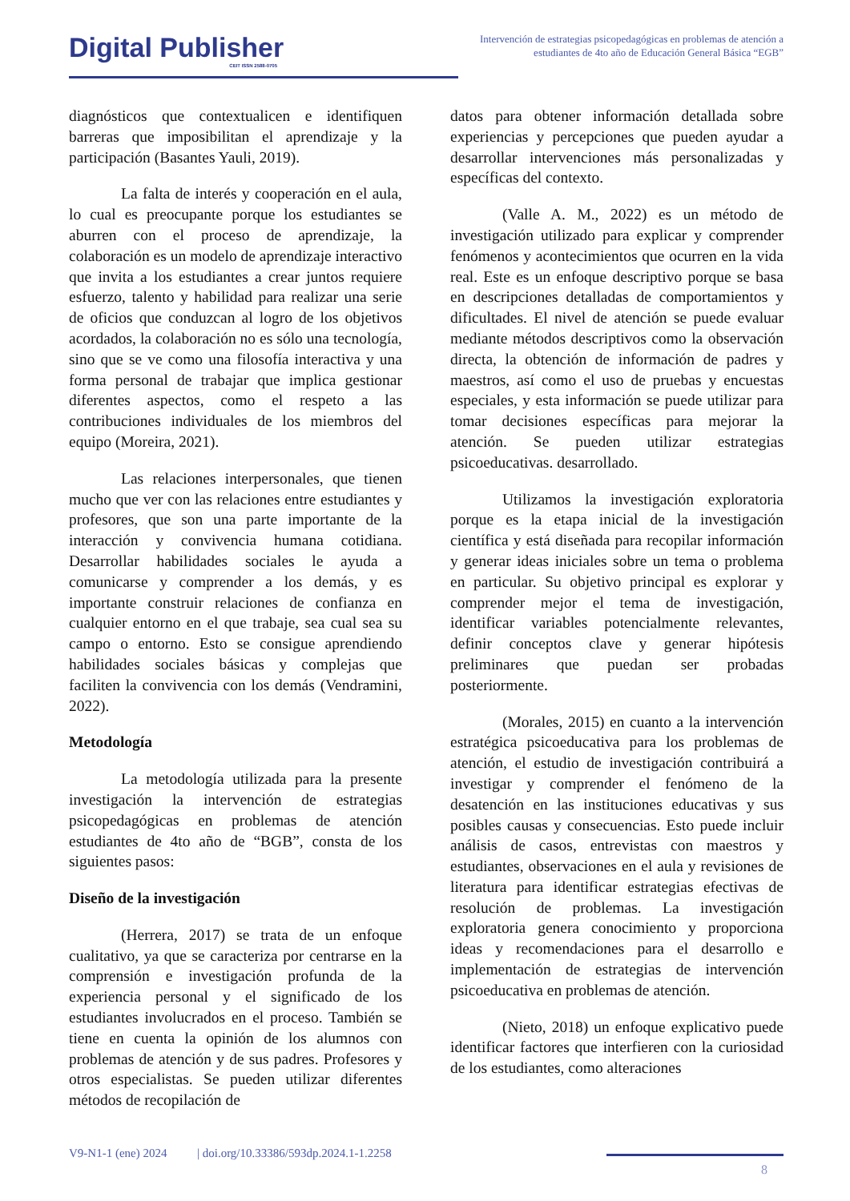Digital Publisher
CEIT ISSN 2588-0705
Intervención de estrategias psicopedagógicas en problemas de atención a estudiantes de 4to año de Educación General Básica “EGB”
diagnósticos que contextualicen e identifiquen barreras que imposibilitan el aprendizaje y la participación (Basantes Yauli, 2019).
La falta de interés y cooperación en el aula, lo cual es preocupante porque los estudiantes se aburren con el proceso de aprendizaje, la colaboración es un modelo de aprendizaje interactivo que invita a los estudiantes a crear juntos requiere esfuerzo, talento y habilidad para realizar una serie de oficios que conduzcan al logro de los objetivos acordados, la colaboración no es sólo una tecnología, sino que se ve como una filosofía interactiva y una forma personal de trabajar que implica gestionar diferentes aspectos, como el respeto a las contribuciones individuales de los miembros del equipo (Moreira, 2021).
Las relaciones interpersonales, que tienen mucho que ver con las relaciones entre estudiantes y profesores, que son una parte importante de la interacción y convivencia humana cotidiana. Desarrollar habilidades sociales le ayuda a comunicarse y comprender a los demás, y es importante construir relaciones de confianza en cualquier entorno en el que trabaje, sea cual sea su campo o entorno. Esto se consigue aprendiendo habilidades sociales básicas y complejas que faciliten la convivencia con los demás (Vendramini, 2022).
Metodología
La metodología utilizada para la presente investigación la intervención de estrategias psicopedagógicas en problemas de atención estudiantes de 4to año de “BGB”, consta de los siguientes pasos:
Diseño de la investigación
(Herrera, 2017) se trata de un enfoque cualitativo, ya que se caracteriza por centrarse en la comprensión e investigación profunda de la experiencia personal y el significado de los estudiantes involucrados en el proceso. También se tiene en cuenta la opinión de los alumnos con problemas de atención y de sus padres. Profesores y otros especialistas. Se pueden utilizar diferentes métodos de recopilación de
datos para obtener información detallada sobre experiencias y percepciones que pueden ayudar a desarrollar intervenciones más personalizadas y específicas del contexto.
(Valle A. M., 2022) es un método de investigación utilizado para explicar y comprender fenómenos y acontecimientos que ocurren en la vida real. Este es un enfoque descriptivo porque se basa en descripciones detalladas de comportamientos y dificultades. El nivel de atención se puede evaluar mediante métodos descriptivos como la observación directa, la obtención de información de padres y maestros, así como el uso de pruebas y encuestas especiales, y esta información se puede utilizar para tomar decisiones específicas para mejorar la atención. Se pueden utilizar estrategias psicoeducativas. desarrollado.
Utilizamos la investigación exploratoria porque es la etapa inicial de la investigación científica y está diseñada para recopilar información y generar ideas iniciales sobre un tema o problema en particular. Su objetivo principal es explorar y comprender mejor el tema de investigación, identificar variables potencialmente relevantes, definir conceptos clave y generar hipótesis preliminares que puedan ser probadas posteriormente.
(Morales, 2015) en cuanto a la intervención estratégica psicoeducativa para los problemas de atención, el estudio de investigación contribuirá a investigar y comprender el fenómeno de la desatención en las instituciones educativas y sus posibles causas y consecuencias. Esto puede incluir análisis de casos, entrevistas con maestros y estudiantes, observaciones en el aula y revisiones de literatura para identificar estrategias efectivas de resolución de problemas. La investigación exploratoria genera conocimiento y proporciona ideas y recomendaciones para el desarrollo e implementación de estrategias de intervención psicoeducativa en problemas de atención.
(Nieto, 2018) un enfoque explicativo puede identificar factores que interfieren con la curiosidad de los estudiantes, como alteraciones
V9-N1-1 (ene) 2024 | doi.org/10.33386/593dp.2024.1-1.2258
8